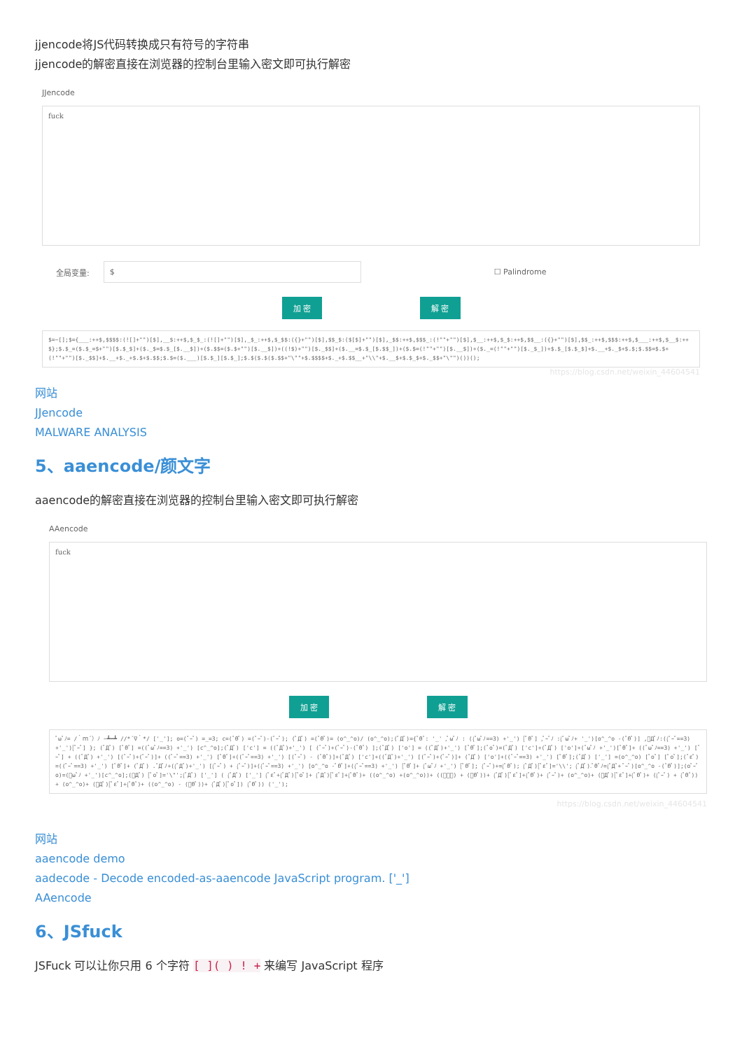jjencode将JS代码转换成只有符号的字符串
jjencode的解密直接在浏览器的控制台里输入密文即可执行解密
JJencode
fuck
全局变量: $ ☐ Palindrome
加 密 解 密
$=~[];$={___:++$,$$$$:(![]+"")[$],__$:++$,$_$_:(![]+"")[$],_$_:++$,$_$$:({}+"")[$],$$_$:($[$]+"")[$],_$$:++$,$$$_:(!""+"")[$],$__:++$,$_$:++$,$$__:({}+"")[$],$$_:++$,$$$:++$,$___:++$,$__$:++$};$.$_=($.$_=$+"")[$.$_$]+($._$=$.$_[$.__$])+($.$$=($.$+"")[$.__$])+((!$)+"")[$._$$]+($.__=$.$_[$.$$_])+($.$=(!""+"")[$.__$])+($._=(!""+"")[$._$_])+$.$_[$.$_$]+$.__+$._$+$.$;$.$$=$.$+(!""+"")[$._$$]+$.__+$._+$.$+$.$$;$.$=($.___)[$.$_][$.$_];$.$($.$($.$$+"\""+$.$$$$+$._+$.$$__+"\\"+$.__$+$.$_$+$._$$+"\"")())();
https://blog.csdn.net/weixin_44604541
网站
JJencode
MALWARE ANALYSIS
5、aaencode/颜文字
aaencode的解密直接在浏览器的控制台里输入密文即可执行解密
AAencode
fuck
加 密 解 密
ﾟωﾟﾉ= /｀ｍ´）ﾉ ~┻━┻ //*´∇｀*/ ['_']; o=(ﾟｰﾟ) =_=3; c=(ﾟΘﾟ) =(ﾟｰﾟ)-(ﾟｰﾟ); (ﾟДﾟ) =(ﾟΘﾟ)= (o^_^o)/ (o^_^o);(ﾟДﾟ)={ﾟΘﾟ: '_' ,ﾟωﾟﾉ : ((ﾟωﾟﾉ==3) +'_') [ﾟΘﾟ] ,ﾟｰﾟﾉ :(ﾟωﾟﾉ+ '_')[o^_^o -(ﾟΘﾟ)] ,ﾟДﾟﾉ:((ﾟｰﾟ==3) +'_')[ﾟｰﾟ] }; (ﾟДﾟ) [ﾟΘﾟ] =((ﾟωﾟﾉ==3) +'_') [c^_^o];(ﾟДﾟ) ['c'] = ((ﾟДﾟ)+'_') [ (ﾟｰﾟ)+(ﾟｰﾟ)-(ﾟΘﾟ) ];(ﾟДﾟ) ['o'] = ((ﾟДﾟ)+'_') [ﾟΘﾟ];(ﾟoﾟ)=(ﾟДﾟ) ['c']+(ﾟДﾟ) ['o']+(ﾟωﾟﾉ +'_')[ﾟΘﾟ]+ ((ﾟωﾟﾉ==3) +'_') [ﾟｰﾟ] + ((ﾟДﾟ) +'_') [(ﾟｰﾟ)+(ﾟｰﾟ)]+ ((ﾟｰﾟ==3) +'_') [ﾟΘﾟ]+((ﾟｰﾟ==3) +'_') [(ﾟｰﾟ) - (ﾟΘﾟ)]+(ﾟДﾟ) ['c']+((ﾟДﾟ)+'_') [(ﾟｰﾟ)+(ﾟｰﾟ)]+ (ﾟДﾟ) ['o']+((ﾟｰﾟ==3) +'_') [ﾟΘﾟ];(ﾟДﾟ) ['_'] =(o^_^o) [ﾟoﾟ] [ﾟoﾟ];(ﾟεﾟ)=((ﾟｰﾟ==3) +'_') [ﾟΘﾟ]+ (ﾟДﾟ) .ﾟДﾟﾉ+((ﾟДﾟ)+'_') [(ﾟｰﾟ) + (ﾟｰﾟ)]+((ﾟｰﾟ==3) +'_') [o^_^o -ﾟΘﾟ]+((ﾟｰﾟ==3) +'_') [ﾟΘﾟ]+ (ﾟωﾟﾉ +'_') [ﾟΘﾟ]; (ﾟｰﾟ)+=(ﾟΘﾟ); (ﾟДﾟ)[ﾟεﾟ]='\\'; (ﾟДﾟ).ﾟΘﾟﾉ=(ﾟДﾟ+ ﾟｰﾟ)[o^_^o -(ﾟΘﾟ)];(oﾟｰﾟo)=(ﾟωﾟﾉ +'_')[c^_^o];(ﾟДﾟ) [ﾟoﾟ]='\"';(ﾟДﾟ) ['_'] ( (ﾟДﾟ) ['_'] (ﾟεﾟ+(ﾟДﾟ)[ﾟoﾟ]+ (ﾟДﾟ)[ﾟεﾟ]+(ﾟΘﾟ)+ ((o^_^o) +(o^_^o))+ ((ﾟｰﾟ) + (ﾟΘﾟ))+ (ﾟДﾟ)[ﾟεﾟ]+(ﾟΘﾟ)+ (ﾟｰﾟ)+ (o^_^o)+ (ﾟДﾟ)[ﾟεﾟ]+(ﾟΘﾟ)+ ((ﾟｰﾟ) + (ﾟΘﾟ))+ (o^_^o)+ (ﾟДﾟ)[ﾟεﾟ]+(ﾟΘﾟ)+ ((o^_^o) - (ﾟΘﾟ))+ (ﾟДﾟ)[ﾟoﾟ]) (ﾟΘﾟ)) ('_');
https://blog.csdn.net/weixin_44604541
网站
aaencode demo
aadecode - Decode encoded-as-aaencode JavaScript program. ['_']
AAencode
6、JSfuck
JSFuck 可以让你只用 6 个字符 [ ]( ) ! + 来编写 JavaScript 程序